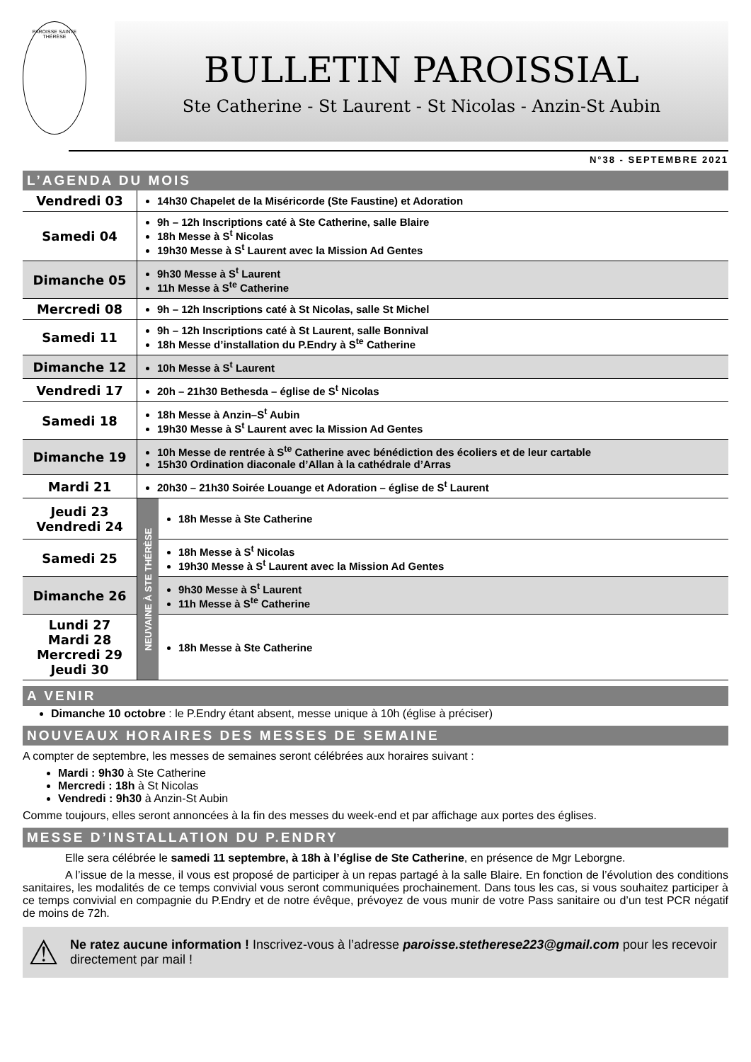PAROISSE SAINTE THÉRÈSE
BULLETIN PAROISSIAL
Ste Catherine - St Laurent - St Nicolas - Anzin-St Aubin
N°38 - SEPTEMBRE 2021
L’AGENDA DU MOIS
| Vendredi 03 | 14h30 Chapelet de la Miséricorde (Ste Faustine) et Adoration | |
| Samedi 04 | 9h – 12h Inscriptions caté à Ste Catherine, salle Blaire 18h Messe à S<sup>t</sup> Nicolas 19h30 Messe à S<sup>t</sup> Laurent avec la Mission Ad Gentes | |
| Dimanche 05 | 9h30 Messe à S<sup>t</sup> Laurent 11h Messe à S<sup>te</sup> Catherine | |
| Mercredi 08 | 9h – 12h Inscriptions caté à St Nicolas, salle St Michel | |
| Samedi 11 | 9h – 12h Inscriptions caté à St Laurent, salle Bonnival 18h Messe d’installation du P.Endry à S<sup>te</sup> Catherine | |
| Dimanche 12 | 10h Messe à S<sup>t</sup> Laurent | |
| Vendredi 17 | 20h – 21h30 Bethesda – église de S<sup>t</sup> Nicolas | |
| Samedi 18 | 18h Messe à Anzin–S<sup>t</sup> Aubin 19h30 Messe à S<sup>t</sup> Laurent avec la Mission Ad Gentes | |
| Dimanche 19 | 10h Messe de rentrée à S<sup>te</sup> Catherine avec bénédiction des écoliers et de leur cartable 15h30 Ordination diaconale d’Allan à la cathédrale d’Arras | |
| Mardi 21 | 20h30 – 21h30 Soirée Louange et Adoration – église de S<sup>t</sup> Laurent | |
| Jeudi 23 Vendredi 24 | NEUVAINE À STE THÉRÈSE | 18h Messe à Ste Catherine |
| Samedi 25 | | 18h Messe à S<sup>t</sup> Nicolas 19h30 Messe à S<sup>t</sup> Laurent avec la Mission Ad Gentes |
| Dimanche 26 | | 9h30 Messe à S<sup>t</sup> Laurent 11h Messe à S<sup>te</sup> Catherine |
| Lundi 27 Mardi 28 Mercredi 29 Jeudi 30 | | 18h Messe à Ste Catherine |
A VENIR
Dimanche 10 octobre : le P.Endry étant absent, messe unique à 10h (église à préciser)
NOUVEAUX HORAIRES DES MESSES DE SEMAINE
A compter de septembre, les messes de semaines seront célébrées aux horaires suivant :
Mardi : 9h30 à Ste Catherine
Mercredi : 18h à St Nicolas
Vendredi : 9h30 à Anzin-St Aubin
Comme toujours, elles seront annoncées à la fin des messes du week-end et par affichage aux portes des églises.
MESSE D’INSTALLATION DU P.ENDRY
Elle sera célébrée le samedi 11 septembre, à 18h à l’église de Ste Catherine, en présence de Mgr Leborgne.
A l’issue de la messe, il vous est proposé de participer à un repas partagé à la salle Blaire. En fonction de l’évolution des conditions sanitaires, les modalités de ce temps convivial vous seront communiquées prochainement. Dans tous les cas, si vous souhaitez participer à ce temps convivial en compagnie du P.Endry et de notre évêque, prévoyez de vous munir de votre Pass sanitaire ou d’un test PCR négatif de moins de 72h.
⚠
Ne ratez aucune information ! Inscrivez-vous à l’adresse paroisse.stetherese223@gmail.com pour les recevoir directement par mail !